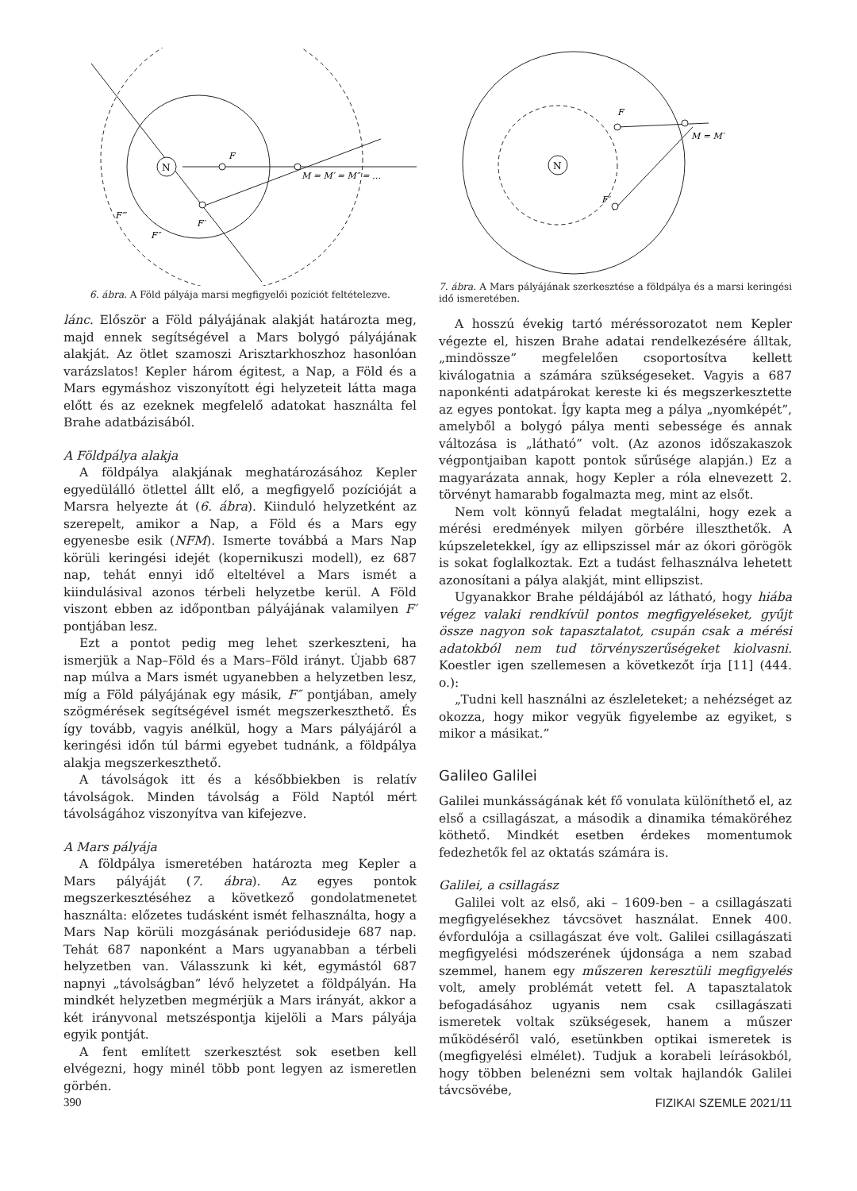N
F
M = M′ = M″ = …
F′
F″
F‴
6. ábra. A Föld pályája marsi megfigyelői pozíciót feltételezve.
lánc. Először a Föld pályájának alakját határozta meg, majd ennek segítségével a Mars bolygó pályájának alakját. Az ötlet szamoszi Arisztarkhoszhoz hasonlóan varázslatos! Kepler három égitest, a Nap, a Föld és a Mars egymáshoz viszonyított égi helyzeteit látta maga előtt és az ezeknek megfelelő adatokat használta fel Brahe adatbázisából.
A Földpálya alakja
A földpálya alakjának meghatározásához Kepler egyedülálló ötlettel állt elő, a megfigyelő pozícióját a Marsra helyezte át (6. ábra). Kiinduló helyzetként az szerepelt, amikor a Nap, a Föld és a Mars egy egyenesbe esik (NFM). Ismerte továbbá a Mars Nap körüli keringési idejét (kopernikuszi modell), ez 687 nap, tehát ennyi idő elteltével a Mars ismét a kiindulásival azonos térbeli helyzetbe kerül. A Föld viszont ebben az időpontban pályájának valamilyen F′ pontjában lesz.
Ezt a pontot pedig meg lehet szerkeszteni, ha ismerjük a Nap–Föld és a Mars–Föld irányt. Újabb 687 nap múlva a Mars ismét ugyanebben a helyzetben lesz, míg a Föld pályájának egy másik, F″ pontjában, amely szögmérések segítségével ismét megszerkeszthető. És így tovább, vagyis anélkül, hogy a Mars pályájáról a keringési időn túl bármi egyebet tudnánk, a földpálya alakja megszerkeszthető.
A távolságok itt és a későbbiekben is relatív távolságok. Minden távolság a Föld Naptól mért távolságához viszonyítva van kifejezve.
A Mars pályája
A földpálya ismeretében határozta meg Kepler a Mars pályáját (7. ábra). Az egyes pontok megszerkesztéséhez a következő gondolatmenetet használta: előzetes tudásként ismét felhasználta, hogy a Mars Nap körüli mozgásának periódusideje 687 nap. Tehát 687 naponként a Mars ugyanabban a térbeli helyzetben van. Válasszunk ki két, egymástól 687 napnyi „távolságban” lévő helyzetet a földpályán. Ha mindkét helyzetben megmérjük a Mars irányát, akkor a két irányvonal metszéspontja kijelöli a Mars pályája egyik pontját.
A fent említett szerkesztést sok esetben kell elvégezni, hogy minél több pont legyen az ismeretlen görbén.
N
F
F′
M = M′
7. ábra. A Mars pályájának szerkesztése a földpálya és a marsi keringési idő ismeretében.
A hosszú évekig tartó méréssorozatot nem Kepler végezte el, hiszen Brahe adatai rendelkezésére álltak, „mindössze” megfelelően csoportosítva kellett kiválogatnia a számára szükségeseket. Vagyis a 687 naponkénti adatpárokat kereste ki és megszerkesztette az egyes pontokat. Így kapta meg a pálya „nyomképét”, amelyből a bolygó pálya menti sebessége és annak változása is „látható” volt. (Az azonos időszakaszok végpontjaiban kapott pontok sűrűsége alapján.) Ez a magyarázata annak, hogy Kepler a róla elnevezett 2. törvényt hamarabb fogalmazta meg, mint az elsőt.
Nem volt könnyű feladat megtalálni, hogy ezek a mérési eredmények milyen görbére illeszthetők. A kúpszeletekkel, így az ellipszissel már az ókori görögök is sokat foglalkoztak. Ezt a tudást felhasználva lehetett azonosítani a pálya alakját, mint ellipszist.
Ugyanakkor Brahe példájából az látható, hogy hiába végez valaki rendkívül pontos megfigyeléseket, gyűjt össze nagyon sok tapasztalatot, csupán csak a mérési adatokból nem tud törvényszerűségeket kiolvasni. Koestler igen szellemesen a következőt írja [11] (444. o.):
„Tudni kell használni az észleleteket; a nehézséget az okozza, hogy mikor vegyük figyelembe az egyiket, s mikor a másikat.”
Galileo Galilei
Galilei munkásságának két fő vonulata különíthető el, az első a csillagászat, a második a dinamika témaköréhez köthető. Mindkét esetben érdekes momentumok fedezhetők fel az oktatás számára is.
Galilei, a csillagász
Galilei volt az első, aki – 1609-ben – a csillagászati megfigyelésekhez távcsövet használat. Ennek 400. évfordulója a csillagászat éve volt. Galilei csillagászati megfigyelési módszerének újdonsága a nem szabad szemmel, hanem egy műszeren keresztüli megfigyelés volt, amely problémát vetett fel. A tapasztalatok befogadásához ugyanis nem csak csillagászati ismeretek voltak szükségesek, hanem a műszer működéséről való, esetünkben optikai ismeretek is (megfigyelési elmélet). Tudjuk a korabeli leírásokból, hogy többen belenézni sem voltak hajlandók Galilei távcsövébe,
390 FIZIKAI SZEMLE 2021/11